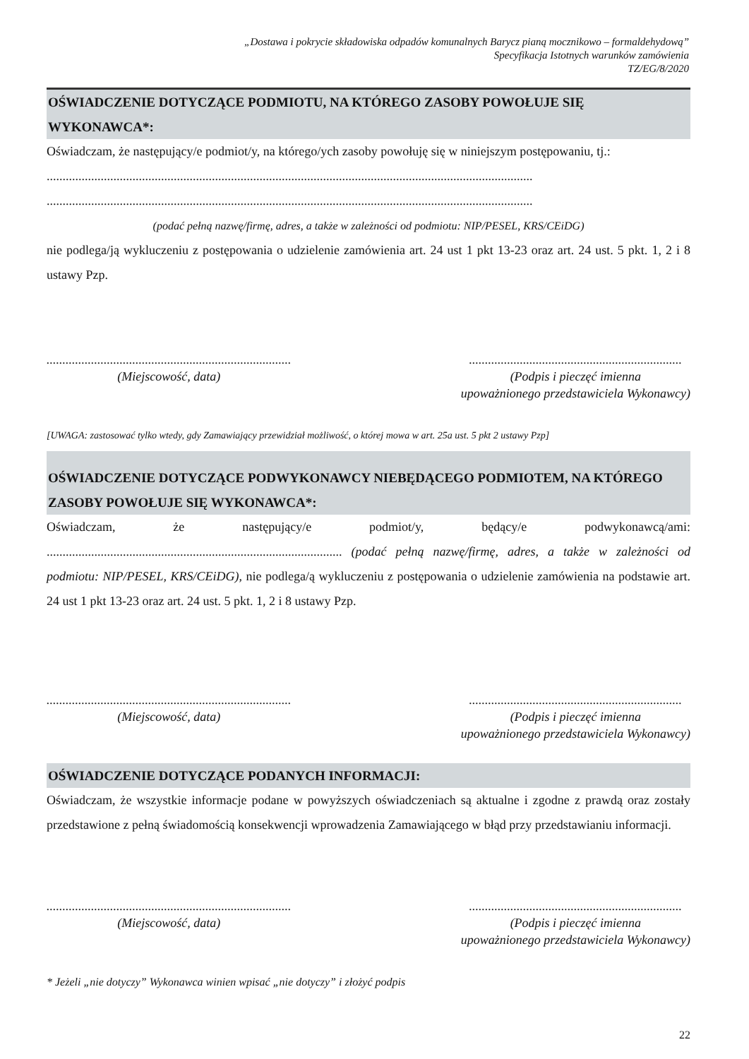„Dostawa i pokrycie składowiska odpadów komunalnych Barycz pianą mocznikowo – formaldehydową”
Specyfikacja Istotnych warunków zamówienia
TZ/EG/8/2020
OŚWIADCZENIE DOTYCZĄCE PODMIOTU, NA KTÓREGO ZASOBY POWOŁUJE SIĘ WYKONAWCA*:
Oświadczam, że następujący/e podmiot/y, na którego/ych zasoby powołuję się w niniejszym postępowaniu, tj.:
.........................................................................................................................................................
.........................................................................................................................................................
(podać pełną nazwę/firmę, adres, a także w zależności od podmiotu: NIP/PESEL, KRS/CEiDG)
nie podlega/ją wykluczeniu z postępowania o udzielenie zamówienia art. 24 ust 1 pkt 13-23 oraz art. 24 ust. 5 pkt. 1, 2 i 8 ustawy Pzp.
.............................................................................
(Miejscowość, data)
...................................................................
(Podpis i pieczęć imienna
upoważnionego przedstawiciela Wykonawcy)
[UWAGA: zastosować tylko wtedy, gdy Zamawiający przewidział możliwość, o której mowa w art. 25a ust. 5 pkt 2 ustawy Pzp]
OŚWIADCZENIE DOTYCZĄCE PODWYKONAWCY NIEBĘDĄCEGO PODMIOTEM, NA KTÓREGO ZASOBY POWOŁUJE SIĘ WYKONAWCA*:
Oświadczam, że następujący/e podmiot/y, będący/e podwykonawcą/ami:
............................................................................................. (podać pełną nazwę/firmę, adres, a także w zależności od podmiotu: NIP/PESEL, KRS/CEiDG), nie podlega/ą wykluczeniu z postępowania o udzielenie zamówienia na podstawie art. 24 ust 1 pkt 13-23 oraz art. 24 ust. 5 pkt. 1, 2 i 8 ustawy Pzp.
.............................................................................
(Miejscowość, data)
...................................................................
(Podpis i pieczęć imienna
upoważnionego przedstawiciela Wykonawcy)
OŚWIADCZENIE DOTYCZĄCE PODANYCH INFORMACJI:
Oświadczam, że wszystkie informacje podane w powyższych oświadczeniach są aktualne i zgodne z prawdą oraz zostały przedstawione z pełną świadomością konsekwencji wprowadzenia Zamawiającego w błąd przy przedstawianiu informacji.
.............................................................................
(Miejscowość, data)
...................................................................
(Podpis i pieczęć imienna
upoważnionego przedstawiciela Wykonawcy)
* Jeżeli „nie dotyczy” Wykonawca winien wpisać „nie dotyczy” i złożyć podpis
22